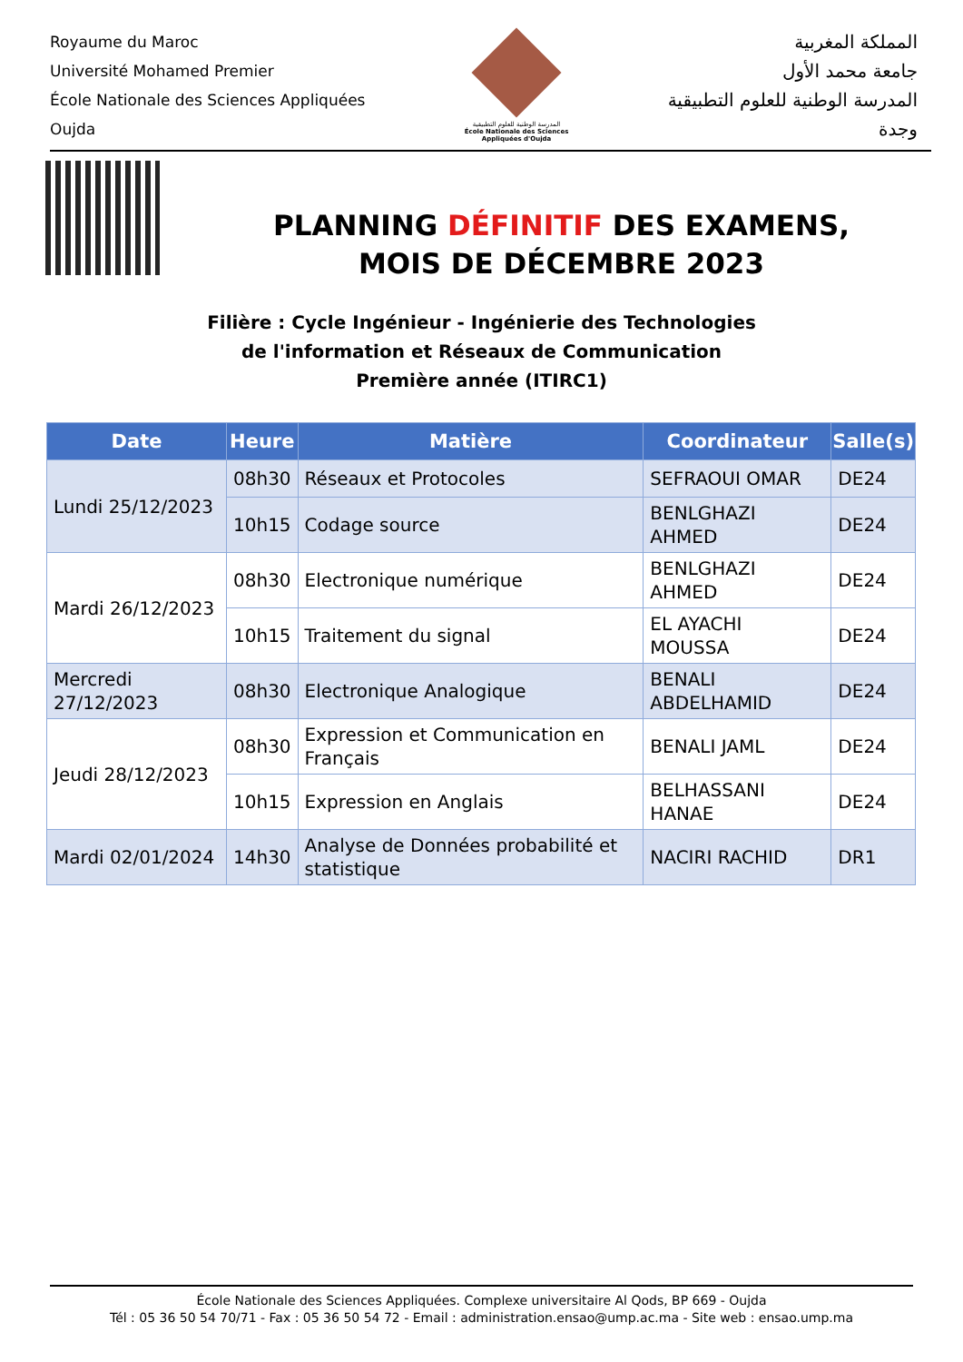Royaume du Maroc
Université Mohamed Premier
École Nationale des Sciences Appliquées
Oujda
المدرسة الوطنية للعلوم التطبيقية
École Nationale des Sciences Appliquées d'Oujda
المملكة المغربية
جامعة محمد الأول
المدرسة الوطنية للعلوم التطبيقية
وجدة
PLANNING DÉFINITIF DES EXAMENS,
MOIS DE DÉCEMBRE 2023
Filière : Cycle Ingénieur - Ingénierie des Technologies
de l'information et Réseaux de Communication
Première année (ITIRC1)
| Date | Heure | Matière | Coordinateur | Salle(s) |
| --- | --- | --- | --- | --- |
| Lundi 25/12/2023 | 08h30 | Réseaux et Protocoles | SEFRAOUI OMAR | DE24 |
| | 10h15 | Codage source | BENLGHAZI AHMED | DE24 |
| Mardi 26/12/2023 | 08h30 | Electronique numérique | BENLGHAZI AHMED | DE24 |
| | 10h15 | Traitement du signal | EL AYACHI MOUSSA | DE24 |
| Mercredi 27/12/2023 | 08h30 | Electronique Analogique | BENALI ABDELHAMID | DE24 |
| Jeudi 28/12/2023 | 08h30 | Expression et Communication en Français | BENALI JAML | DE24 |
| | 10h15 | Expression en Anglais | BELHASSANI HANAE | DE24 |
| Mardi 02/01/2024 | 14h30 | Analyse de Données probabilité et statistique | NACIRI RACHID | DR1 |
École Nationale des Sciences Appliquées. Complexe universitaire Al Qods, BP 669 - Oujda
Tél : 05 36 50 54 70/71 - Fax : 05 36 50 54 72 - Email : administration.ensao@ump.ac.ma - Site web : ensao.ump.ma